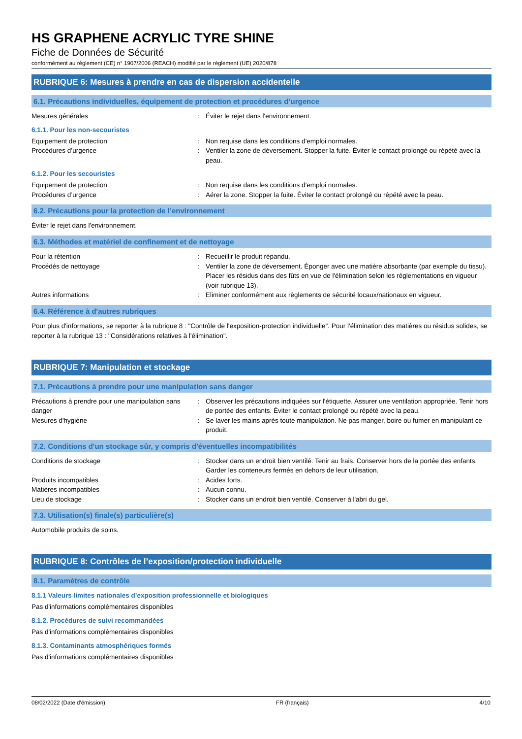HS GRAPHENE ACRYLIC TYRE SHINE
Fiche de Données de Sécurité
conformément au règlement (CE) n° 1907/2006 (REACH) modifié par le règlement (UE) 2020/878
RUBRIQUE 6: Mesures à prendre en cas de dispersion accidentelle
6.1. Précautions individuelles, équipement de protection et procédures d’urgence
Mesures générales : Éviter le rejet dans l'environnement.
6.1.1. Pour les non-secouristes
Equipement de protection : Non requise dans les conditions d'emploi normales.
Procédures d’urgence : Ventiler la zone de déversement. Stopper la fuite. Éviter le contact prolongé ou répété avec la peau.
6.1.2. Pour les secouristes
Equipement de protection : Non requise dans les conditions d'emploi normales.
Procédures d’urgence : Aérer la zone. Stopper la fuite. Éviter le contact prolongé ou répété avec la peau.
6.2. Précautions pour la protection de l’environnement
Éviter le rejet dans l'environnement.
6.3. Méthodes et matériel de confinement et de nettoyage
Pour la rétention : Recueillir le produit répandu.
Procédés de nettoyage : Ventiler la zone de déversement. Éponger avec une matière absorbante (par exemple du tissu). Placer les résidus dans des fûts en vue de l'élimination selon les réglementations en vigueur (voir rubrique 13).
Autres informations : Eliminer conformément aux règlements de sécurité locaux/nationaux en vigueur.
6.4. Référence à d'autres rubriques
Pour plus d'informations, se reporter à la rubrique 8 : "Contrôle de l'exposition-protection individuelle". Pour l'élimination des matières ou résidus solides, se reporter à la rubrique 13 : "Considérations relatives à l'élimination".
RUBRIQUE 7: Manipulation et stockage
7.1. Précautions à prendre pour une manipulation sans danger
Précautions à prendre pour une manipulation sans danger
: Observer les précautions indiquées sur l'étiquette. Assurer une ventilation appropriée. Tenir hors de portée des enfants. Éviter le contact prolongé ou répété avec la peau.
Mesures d'hygiène : Se laver les mains après toute manipulation. Ne pas manger, boire ou fumer en manipulant ce produit.
7.2. Conditions d'un stockage sûr, y compris d'éventuelles incompatibilités
Conditions de stockage : Stocker dans un endroit bien ventilé. Tenir au frais. Conserver hors de la portée des enfants. Garder les conteneurs fermés en dehors de leur utilisation.
Produits incompatibles : Acides forts.
Matières incompatibles : Aucun connu.
Lieu de stockage : Stocker dans un endroit bien ventilé. Conserver à l'abri du gel.
7.3. Utilisation(s) finale(s) particulière(s)
Automobile produits de soins.
RUBRIQUE 8: Contrôles de l’exposition/protection individuelle
8.1. Paramètres de contrôle
8.1.1 Valeurs limites nationales d’exposition professionnelle et biologiques
Pas d'informations complémentaires disponibles
8.1.2. Procédures de suivi recommandées
Pas d'informations complémentaires disponibles
8.1.3. Contaminants atmosphériques formés
Pas d'informations complémentaires disponibles
08/02/2022 (Date d'émission) FR (français) 4/10